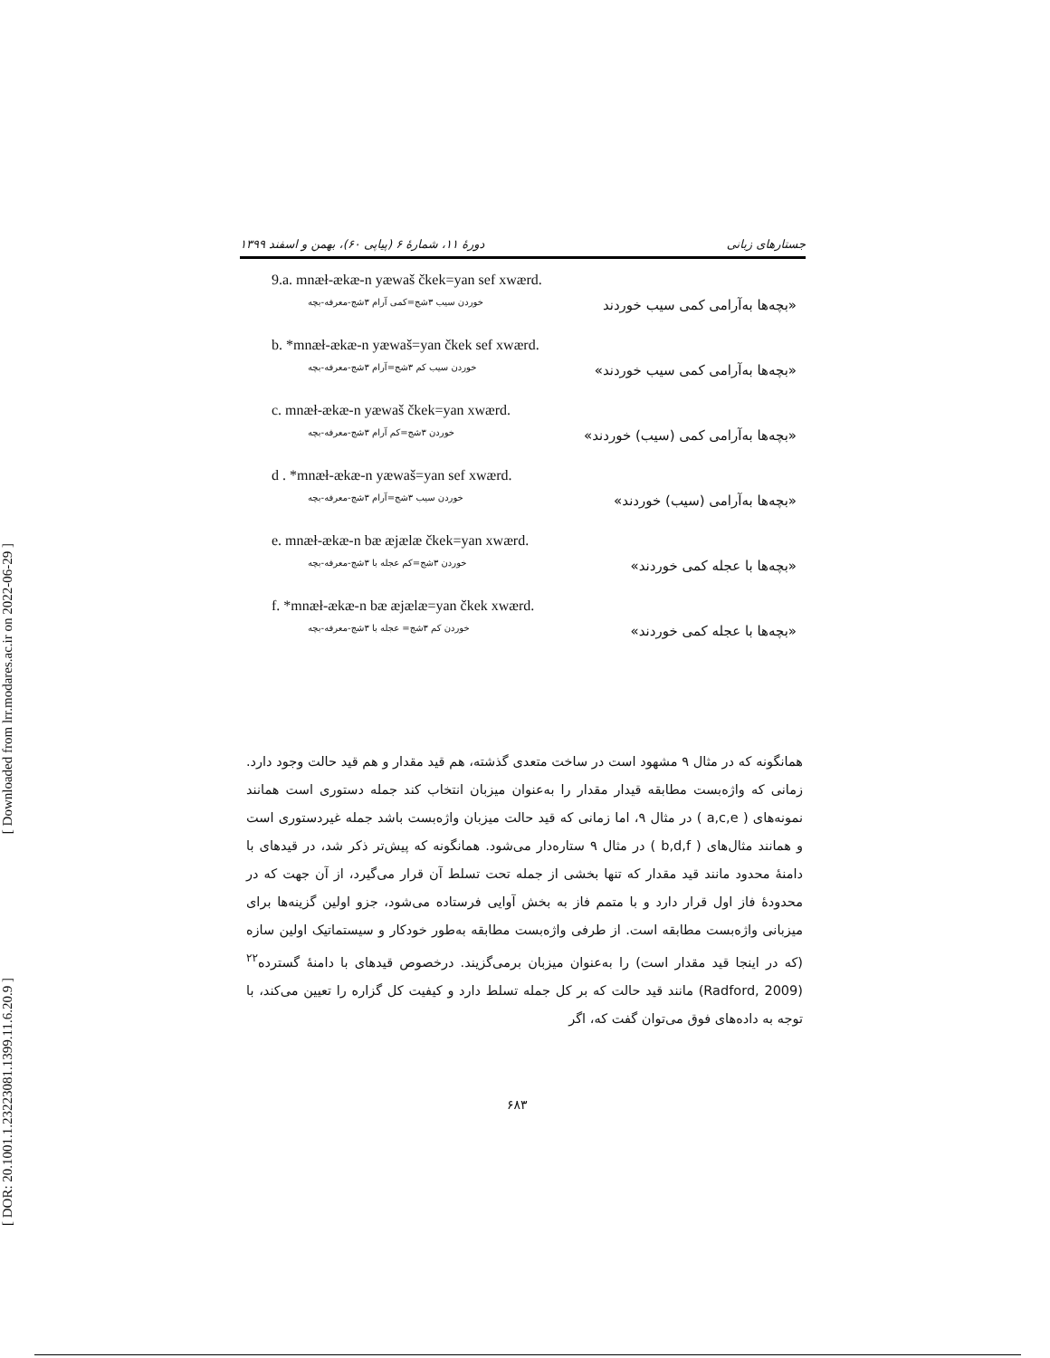[ Downloaded from lrr.modares.ac.ir on 2022-06-29 ]
[ DOR: 20.1001.1.23223081.1399.11.6.20.9 ]
جستارهای زبانی دورهٔ ۱۱، شمارهٔ ۶ (پیاپی ۶۰)، بهمن و اسفند ۱۳۹۹
9.a. mnæł-ækæ-n yæwaš čkek=yan sef xwærd.
«بچه‌ها به‌آرامی کمی سیب خوردند خوردن سیب ۳شج=کمی آرام ۳شج-معرفه-بچه
b. *mnæł-ækæ-n yæwaš=yan čkek sef xwærd.
«بچه‌ها به‌آرامی کمی سیب خوردند» خوردن سیب کم ۳شج=آرام ۳شج-معرفه-بچه
c. mnæł-ækæ-n yæwaš čkek=yan xwærd.
«بچه‌ها به‌آرامی کمی (سیب) خوردند» خوردن ۳شج=کم آرام ۳شج-معرفه-بچه
d . *mnæł-ækæ-n yæwaš=yan sef xwærd.
«بچه‌ها به‌آرامی (سیب) خوردند» خوردن سیب ۳شج=آرام ۳شج-معرفه-بچه
e. mnæł-ækæ-n bæ æjælæ čkek=yan xwærd.
«بچه‌ها با عجله کمی خوردند» خوردن ۳شج=کم عجله با ۳شج-معرفه-بچه
f. *mnæł-ækæ-n bæ æjælæ=yan čkek xwærd.
«بچه‌ها با عجله کمی خوردند» خوردن کم ۳شج= عجله با ۳شج-معرفه-بچه
همانگونه که در مثال ۹ مشهود است در ساخت متعدی گذشته، هم قید مقدار و هم قید حالت وجود دارد. زمانی که واژه‌بست مطابقه قیدار مقدار را به‌عنوان میزبان انتخاب کند جمله دستوری است همانند نمونه‌های ( a,c,e ) در مثال ۹، اما زمانی که قید حالت میزبان واژه‌بست باشد جمله غیردستوری است و همانند مثال‌های ( b,d,f ) در مثال ۹ ستاره‌دار می‌شود. همانگونه که پیش‌تر ذکر شد، در قیدهای با دامنهٔ محدود مانند قید مقدار که تنها بخشی از جمله تحت تسلط آن قرار می‌گیرد، از آن جهت که در محدودهٔ فاز اول قرار دارد و با متمم فاز به بخش آوایی فرستاده می‌شود، جزو اولین گزینه‌ها برای میزبانی واژه‌بست مطابقه است. از طرفی واژه‌بست مطابقه به‌طور خودکار و سیستماتیک اولین سازه (که در اینجا قید مقدار است) را به‌عنوان میزبان برمی‌گزیند. درخصوص قیدهای با دامنهٔ گسترده<sup>۲۲</sup> (Radford, 2009) مانند قید حالت که بر کل جمله تسلط دارد و کیفیت کل گزاره را تعیین می‌کند، با توجه به داده‌های فوق می‌توان گفت که، اگر
۶۸۳